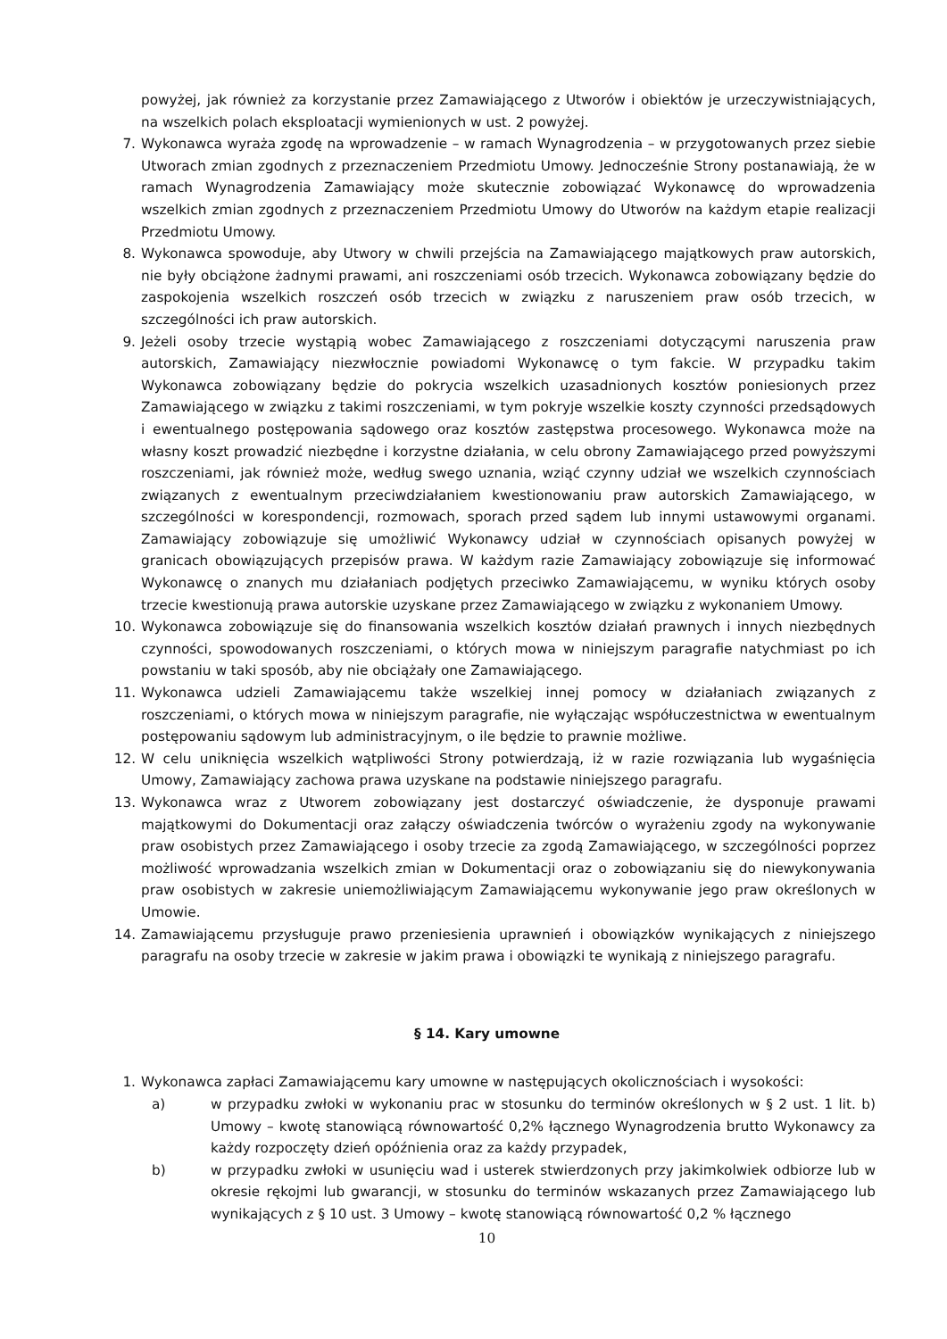powyżej, jak również za korzystanie przez Zamawiającego z Utworów i obiektów je urzeczywistniających, na wszelkich polach eksploatacji wymienionych w ust. 2 powyżej.
7. Wykonawca wyraża zgodę na wprowadzenie – w ramach Wynagrodzenia – w przygotowanych przez siebie Utworach zmian zgodnych z przeznaczeniem Przedmiotu Umowy. Jednocześnie Strony postanawiają, że w ramach Wynagrodzenia Zamawiający może skutecznie zobowiązać Wykonawcę do wprowadzenia wszelkich zmian zgodnych z przeznaczeniem Przedmiotu Umowy do Utworów na każdym etapie realizacji Przedmiotu Umowy.
8. Wykonawca spowoduje, aby Utwory w chwili przejścia na Zamawiającego majątkowych praw autorskich, nie były obciążone żadnymi prawami, ani roszczeniami osób trzecich. Wykonawca zobowiązany będzie do zaspokojenia wszelkich roszczeń osób trzecich w związku z naruszeniem praw osób trzecich, w szczególności ich praw autorskich.
9. Jeżeli osoby trzecie wystąpią wobec Zamawiającego z roszczeniami dotyczącymi naruszenia praw autorskich, Zamawiający niezwłocznie powiadomi Wykonawcę o tym fakcie. W przypadku takim Wykonawca zobowiązany będzie do pokrycia wszelkich uzasadnionych kosztów poniesionych przez Zamawiającego w związku z takimi roszczeniami, w tym pokryje wszelkie koszty czynności przedsądowych i ewentualnego postępowania sądowego oraz kosztów zastępstwa procesowego. Wykonawca może na własny koszt prowadzić niezbędne i korzystne działania, w celu obrony Zamawiającego przed powyższymi roszczeniami, jak również może, według swego uznania, wziąć czynny udział we wszelkich czynnościach związanych z ewentualnym przeciwdziałaniem kwestionowaniu praw autorskich Zamawiającego, w szczególności w korespondencji, rozmowach, sporach przed sądem lub innymi ustawowymi organami. Zamawiający zobowiązuje się umożliwić Wykonawcy udział w czynnościach opisanych powyżej w granicach obowiązujących przepisów prawa. W każdym razie Zamawiający zobowiązuje się informować Wykonawcę o znanych mu działaniach podjętych przeciwko Zamawiającemu, w wyniku których osoby trzecie kwestionują prawa autorskie uzyskane przez Zamawiającego w związku z wykonaniem Umowy.
10. Wykonawca zobowiązuje się do finansowania wszelkich kosztów działań prawnych i innych niezbędnych czynności, spowodowanych roszczeniami, o których mowa w niniejszym paragrafie natychmiast po ich powstaniu w taki sposób, aby nie obciążały one Zamawiającego.
11. Wykonawca udzieli Zamawiającemu także wszelkiej innej pomocy w działaniach związanych z roszczeniami, o których mowa w niniejszym paragrafie, nie wyłączając współuczestnictwa w ewentualnym postępowaniu sądowym lub administracyjnym, o ile będzie to prawnie możliwe.
12. W celu uniknięcia wszelkich wątpliwości Strony potwierdzają, iż w razie rozwiązania lub wygaśnięcia Umowy, Zamawiający zachowa prawa uzyskane na podstawie niniejszego paragrafu.
13. Wykonawca wraz z Utworem zobowiązany jest dostarczyć oświadczenie, że dysponuje prawami majątkowymi do Dokumentacji oraz załączy oświadczenia twórców o wyrażeniu zgody na wykonywanie praw osobistych przez Zamawiającego i osoby trzecie za zgodą Zamawiającego, w szczególności poprzez możliwość wprowadzania wszelkich zmian w Dokumentacji oraz o zobowiązaniu się do niewykonywania praw osobistych w zakresie uniemożliwiającym Zamawiającemu wykonywanie jego praw określonych w Umowie.
14. Zamawiającemu przysługuje prawo przeniesienia uprawnień i obowiązków wynikających z niniejszego paragrafu na osoby trzecie w zakresie w jakim prawa i obowiązki te wynikają z niniejszego paragrafu.
§ 14. Kary umowne
1. Wykonawca zapłaci Zamawiającemu kary umowne w następujących okolicznościach i wysokości:
a) w przypadku zwłoki w wykonaniu prac w stosunku do terminów określonych w § 2 ust. 1 lit. b) Umowy – kwotę stanowiącą równowartość 0,2% łącznego Wynagrodzenia brutto Wykonawcy za każdy rozpoczęty dzień opóźnienia oraz za każdy przypadek,
b) w przypadku zwłoki w usunięciu wad i usterek stwierdzonych przy jakimkolwiek odbiorze lub w okresie rękojmi lub gwarancji, w stosunku do terminów wskazanych przez Zamawiającego lub wynikających z § 10 ust. 3 Umowy – kwotę stanowiącą równowartość 0,2 % łącznego
10